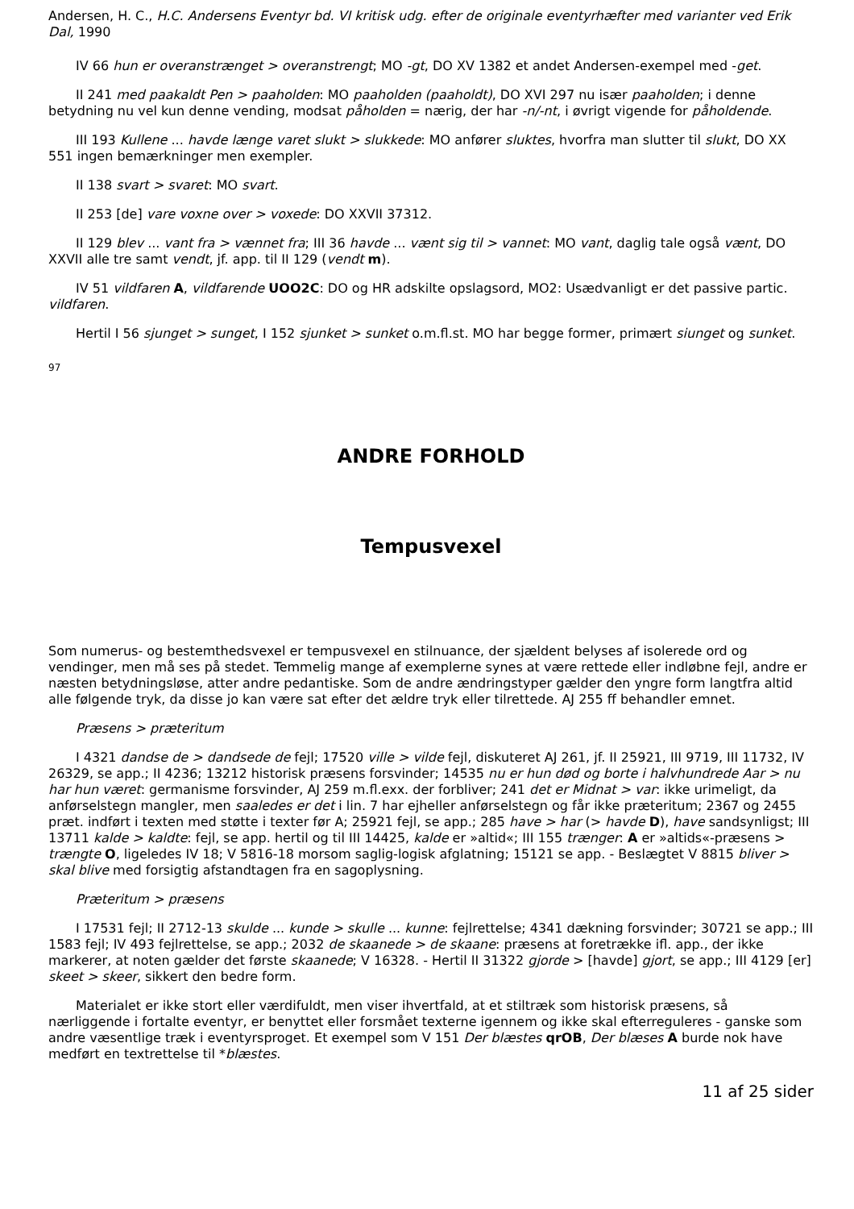Andersen, H. C., H.C. Andersens Eventyr bd. VI kritisk udg. efter de originale eventyrhæfter med varianter ved Erik Dal, 1990
IV 66 hun er overanstrænget > overanstrengt; MO -gt, DO XV 1382 et andet Andersen-exempel med -get.
II 241 med paakaldt Pen > paaholden: MO paaholden (paaholdt), DO XVI 297 nu især paaholden; i denne betydning nu vel kun denne vending, modsat påholden = nærig, der har -n/-nt, i øvrigt vigende for påholdende.
III 193 Kullene ... havde længe varet slukt > slukkede: MO anfører sluktes, hvorfra man slutter til slukt, DO XX 551 ingen bemærkninger men exempler.
II 138 svart > svaret: MO svart.
II 253 [de] vare voxne over > voxede: DO XXVII 37312.
II 129 blev ... vant fra > vænnet fra; III 36 havde ... vænt sig til > vannet: MO vant, daglig tale også vænt, DO XXVII alle tre samt vendt, jf. app. til II 129 (vendt m).
IV 51 vildfaren A, vildfarende UOO2C: DO og HR adskilte opslagsord, MO2: Usædvanligt er det passive partic. vildfaren.
Hertil I 56 sjunget > sunget, I 152 sjunket > sunket o.m.fl.st. MO har begge former, primært siunget og sunket.
97
ANDRE FORHOLD
Tempusvexel
Som numerus- og bestemthedsvexel er tempusvexel en stilnuance, der sjældent belyses af isolerede ord og vendinger, men må ses på stedet. Temmelig mange af exemplerne synes at være rettede eller indløbne fejl, andre er næsten betydningsløse, atter andre pedantiske. Som de andre ændringstyper gælder den yngre form langtfra altid alle følgende tryk, da disse jo kan være sat efter det ældre tryk eller tilrettede. AJ 255 ff behandler emnet.
Præsens > præteritum
I 4321 dandse de > dandsede de fejl; 17520 ville > vilde fejl, diskuteret AJ 261, jf. II 25921, III 9719, III 11732, IV 26329, se app.; II 4236; 13212 historisk præsens forsvinder; 14535 nu er hun død og borte i halvhundrede Aar > nu har hun været: germanisme forsvinder, AJ 259 m.fl.exx. der forbliver; 241 det er Midnat > var: ikke urimeligt, da anførselstegn mangler, men saaledes er det i lin. 7 har ejheller anførselstegn og får ikke præteritum; 2367 og 2455 præt. indført i texten med støtte i texter før A; 25921 fejl, se app.; 285 have > har (> havde D), have sandsynligst; III 13711 kalde > kaldte: fejl, se app. hertil og til III 14425, kalde er »altid«; III 155 trænger: A er »altids«-præsens > trængte O, ligeledes IV 18; V 5816-18 morsom saglig-logisk afglatning; 15121 se app. - Beslægtet V 8815 bliver > skal blive med forsigtig afstandtagen fra en sagoplysning.
Præteritum > præsens
I 17531 fejl; II 2712-13 skulde ... kunde > skulle ... kunne: fejlrettelse; 4341 dækning forsvinder; 30721 se app.; III 1583 fejl; IV 493 fejlrettelse, se app.; 2032 de skaanede > de skaane: præsens at foretrække ifl. app., der ikke markerer, at noten gælder det første skaanede; V 16328. - Hertil II 31322 gjorde > [havde] gjort, se app.; III 4129 [er] skeet > skeer, sikkert den bedre form.
Materialet er ikke stort eller værdifuldt, men viser ihvertfald, at et stiltræk som historisk præsens, så nærliggende i fortalte eventyr, er benyttet eller forsmået texterne igennem og ikke skal efterreguleres - ganske som andre væsentlige træk i eventyrsproget. Et exempel som V 151 Der blæstes qrOB, Der blæses A burde nok have medført en textrettelse til *blæstes.
11 af 25 sider